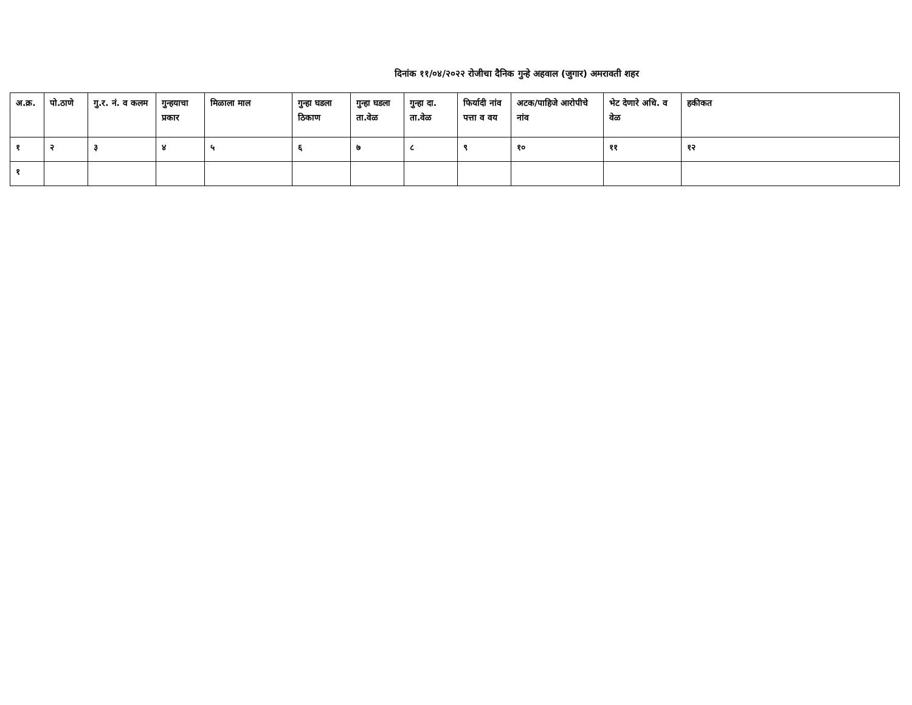दिनांक ११/०४/२०२२ रोजीचा दैनिक गुन्हे अहवाल (जुगार) अमरावती शहर
| अ.क्र. | पो.ठाणे | गु.र. नं. व कलम | गुन्हयाचा प्रकार | मिळाला माल | गुन्हा घडला ठिकाण | गुन्हा घडला ता.वेळ | गुन्हा दा. ता.वेळ | फिर्यादी नांव पत्ता व वय | अटक/पाहिजे आरोपीचे नांव | भेट देणारे अधि. व वेळ | हकीकत |
| --- | --- | --- | --- | --- | --- | --- | --- | --- | --- | --- | --- |
| १ | २ | ३ | ४ | ५ | ६ | ७ | ८ | ९ | १० | ११ | १२ |
| १ | | | | | | | | | | | |